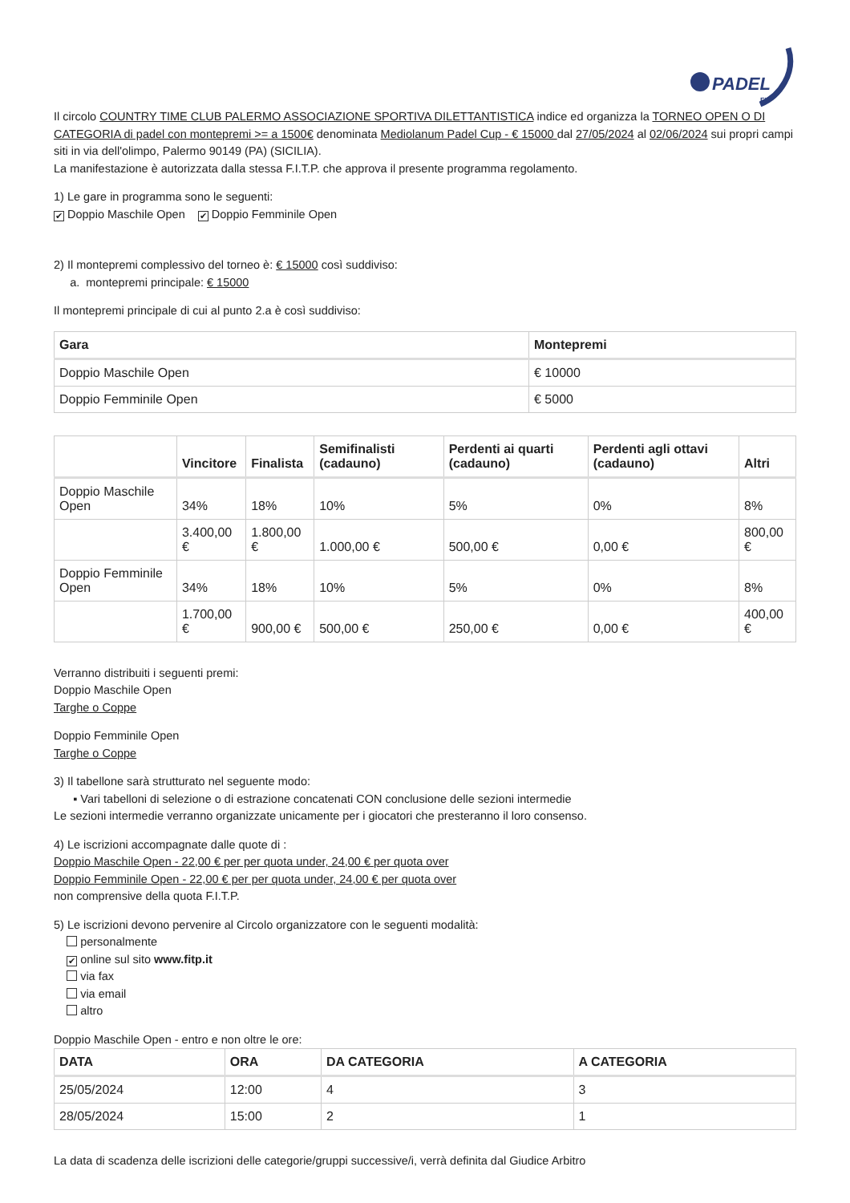PADEL
FIT
Il circolo COUNTRY TIME CLUB PALERMO ASSOCIAZIONE SPORTIVA DILETTANTISTICA indice ed organizza la TORNEO OPEN O DI CATEGORIA di padel con montepremi >= a 1500€ denominata Mediolanum Padel Cup - € 15000 dal 27/05/2024 al 02/06/2024 sui propri campi siti in via dell'olimpo, Palermo 90149 (PA) (SICILIA).
La manifestazione è autorizzata dalla stessa F.I.T.P. che approva il presente programma regolamento.
1) Le gare in programma sono le seguenti:
✔ Doppio Maschile Open ✔ Doppio Femminile Open
2) Il montepremi complessivo del torneo è: € 15000 così suddiviso:
a. montepremi principale: € 15000
Il montepremi principale di cui al punto 2.a è così suddiviso:
| Gara | Montepremi |
| --- | --- |
| Doppio Maschile Open | € 10000 |
| Doppio Femminile Open | € 5000 |
| | Vincitore | Finalista | Semifinalisti (cadauno) | Perdenti ai quarti (cadauno) | Perdenti agli ottavi (cadauno) | Altri |
| --- | --- | --- | --- | --- | --- | --- |
| Doppio Maschile Open | 34% | 18% | 10% | 5% | 0% | 8% |
| | 3.400,00 € | 1.800,00 € | 1.000,00 € | 500,00 € | 0,00 € | 800,00 € |
| Doppio Femminile Open | 34% | 18% | 10% | 5% | 0% | 8% |
| | 1.700,00 € | 900,00 € | 500,00 € | 250,00 € | 0,00 € | 400,00 € |
Verranno distribuiti i seguenti premi:
Doppio Maschile Open
Targhe o Coppe
Doppio Femminile Open
Targhe o Coppe
3) Il tabellone sarà strutturato nel seguente modo:
▪ Vari tabelloni di selezione o di estrazione concatenati CON conclusione delle sezioni intermedie
Le sezioni intermedie verranno organizzate unicamente per i giocatori che presteranno il loro consenso.
4) Le iscrizioni accompagnate dalle quote di :
Doppio Maschile Open - 22,00 € per per quota under, 24,00 € per quota over
Doppio Femminile Open - 22,00 € per per quota under, 24,00 € per quota over
non comprensive della quota F.I.T.P.
5) Le iscrizioni devono pervenire al Circolo organizzatore con le seguenti modalità:
personalmente
✔ online sul sito www.fitp.it
via fax
via email
altro
Doppio Maschile Open - entro e non oltre le ore:
| DATA | ORA | DA CATEGORIA | A CATEGORIA |
| --- | --- | --- | --- |
| 25/05/2024 | 12:00 | 4 | 3 |
| 28/05/2024 | 15:00 | 2 | 1 |
La data di scadenza delle iscrizioni delle categorie/gruppi successive/i, verrà definita dal Giudice Arbitro